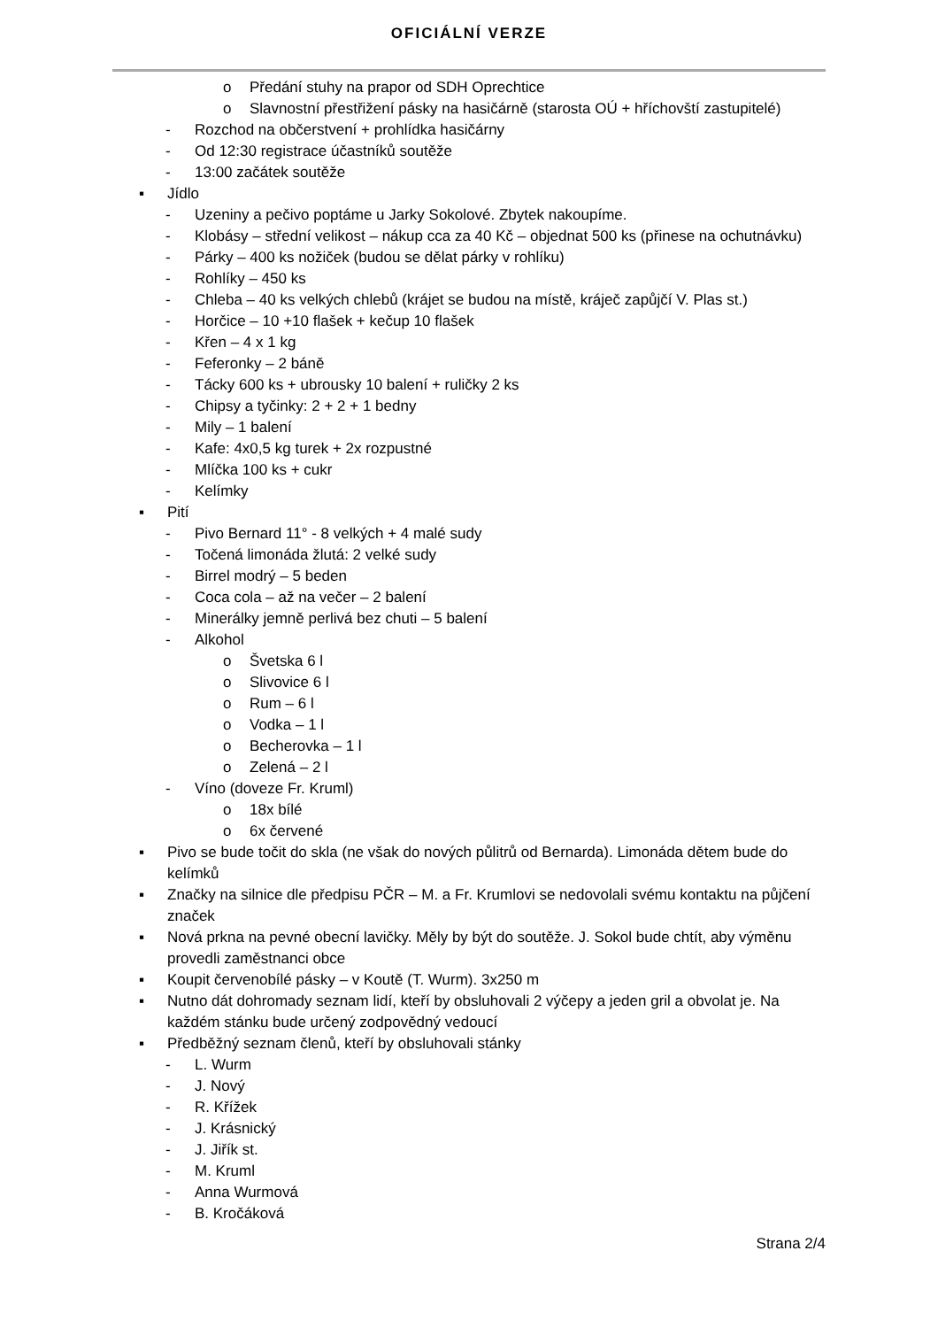OFICIÁLNÍ VERZE
o Předání stuhy na prapor od SDH Oprechtice
o Slavnostní přestřižení pásky na hasičárně (starosta OÚ + hříchovští zastupitelé)
- Rozchod na občerstvení + prohlídka hasičárny
- Od 12:30 registrace účastníků soutěže
- 13:00 začátek soutěže
▪ Jídlo
- Uzeniny a pečivo poptáme u Jarky Sokolové. Zbytek nakoupíme.
- Klobásy – střední velikost – nákup cca za 40 Kč – objednat 500 ks (přinese na ochutnávku)
- Párky – 400 ks nožiček (budou se dělat párky v rohlíku)
- Rohlíky – 450 ks
- Chleba – 40 ks velkých chlebů (krájet se budou na místě, kráječ zapůjčí V. Plas st.)
- Horčice – 10 +10 flašek + kečup 10 flašek
- Křen – 4 x 1 kg
- Feferonky – 2 báně
- Tácky 600 ks + ubrousky 10 balení + ruličky 2 ks
- Chipsy a tyčinky: 2 + 2 + 1 bedny
- Mily – 1 balení
- Kafe: 4x0,5 kg turek + 2x rozpustné
- Mlíčka 100 ks + cukr
- Kelímky
▪ Pití
- Pivo Bernard 11° - 8 velkých + 4 malé sudy
- Točená limonáda žlutá: 2 velké sudy
- Birrel modrý – 5 beden
- Coca cola – až na večer – 2 balení
- Minerálky jemně perlivá bez chuti – 5 balení
- Alkohol
o Švetska 6 l
o Slivovice 6 l
o Rum – 6 l
o Vodka – 1 l
o Becherovka – 1 l
o Zelená – 2 l
- Víno (doveze Fr. Kruml)
o 18x bílé
o 6x červené
▪ Pivo se bude točit do skla (ne však do nových půlitrů od Bernarda). Limonáda dětem bude do kelímků
▪ Značky na silnice dle předpisu PČR – M. a Fr. Krumlovi se nedovolali svému kontaktu na půjčení značek
▪ Nová prkna na pevné obecní lavičky. Měly by být do soutěže. J. Sokol bude chtít, aby výměnu provedli zaměstnanci obce
▪ Koupit červenobílé pásky – v Koutě (T. Wurm). 3x250 m
▪ Nutno dát dohromady seznam lidí, kteří by obsluhovali 2 výčepy a jeden gril a obvolat je. Na každém stánku bude určený zodpovědný vedoucí
▪ Předběžný seznam členů, kteří by obsluhovali stánky
- L. Wurm
- J. Nový
- R. Křížek
- J. Krásnický
- J. Jiřík st.
- M. Kruml
- Anna Wurmová
- B. Kročáková
Strana 2/4